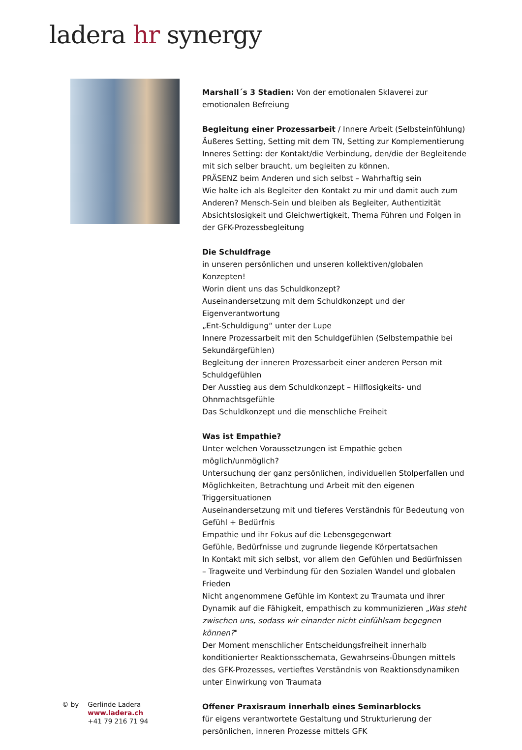ladera hr synergy
Marshall´s 3 Stadien: Von der emotionalen Sklaverei zur emotionalen Befreiung
Begleitung einer Prozessarbeit / Innere Arbeit (Selbsteinfühlung)
Äußeres Setting, Setting mit dem TN, Setting zur Komplementierung
Inneres Setting: der Kontakt/die Verbindung, den/die der Begleitende mit sich selber braucht, um begleiten zu können.
PRÄSENZ beim Anderen und sich selbst – Wahrhaftig sein
Wie halte ich als Begleiter den Kontakt zu mir und damit auch zum Anderen? Mensch-Sein und bleiben als Begleiter, Authentizität
Absichtslosigkeit und Gleichwertigkeit, Thema Führen und Folgen in der GFK-Prozessbegleitung
Die Schuldfrage
in unseren persönlichen und unseren kollektiven/globalen Konzepten!
Worin dient uns das Schuldkonzept?
Auseinandersetzung mit dem Schuldkonzept und der Eigenverantwortung
„Ent-Schuldigung“ unter der Lupe
Innere Prozessarbeit mit den Schuldgefühlen (Selbstempathie bei Sekundärgefühlen)
Begleitung der inneren Prozessarbeit einer anderen Person mit Schuldgefühlen
Der Ausstieg aus dem Schuldkonzept – Hilflosigkeits- und Ohnmachtsgefühle
Das Schuldkonzept und die menschliche Freiheit
Was ist Empathie?
Unter welchen Voraussetzungen ist Empathie geben möglich/unmöglich?
Untersuchung der ganz persönlichen, individuellen Stolperfallen und Möglichkeiten, Betrachtung und Arbeit mit den eigenen Triggersituationen
Auseinandersetzung mit und tieferes Verständnis für Bedeutung von Gefühl + Bedürfnis
Empathie und ihr Fokus auf die Lebensgegenwart
Gefühle, Bedürfnisse und zugrunde liegende Körpertatsachen
In Kontakt mit sich selbst, vor allem den Gefühlen und Bedürfnissen – Tragweite und Verbindung für den Sozialen Wandel und globalen Frieden
Nicht angenommene Gefühle im Kontext zu Traumata und ihrer Dynamik auf die Fähigkeit, empathisch zu kommunizieren „Was steht zwischen uns, sodass wir einander nicht einfühlsam begegnen können?"
Der Moment menschlicher Entscheidungsfreiheit innerhalb konditionierter Reaktionsschemata, Gewahrseins-Übungen mittels des GFK-Prozesses, vertieftes Verständnis von Reaktionsdynamiken unter Einwirkung von Traumata
Offener Praxisraum innerhalb eines Seminarblocks
für eigens verantwortete Gestaltung und Strukturierung der persönlichen, inneren Prozesse mittels GFK
© by Gerlinde Ladera
www.ladera.ch
+41 79 216 71 94